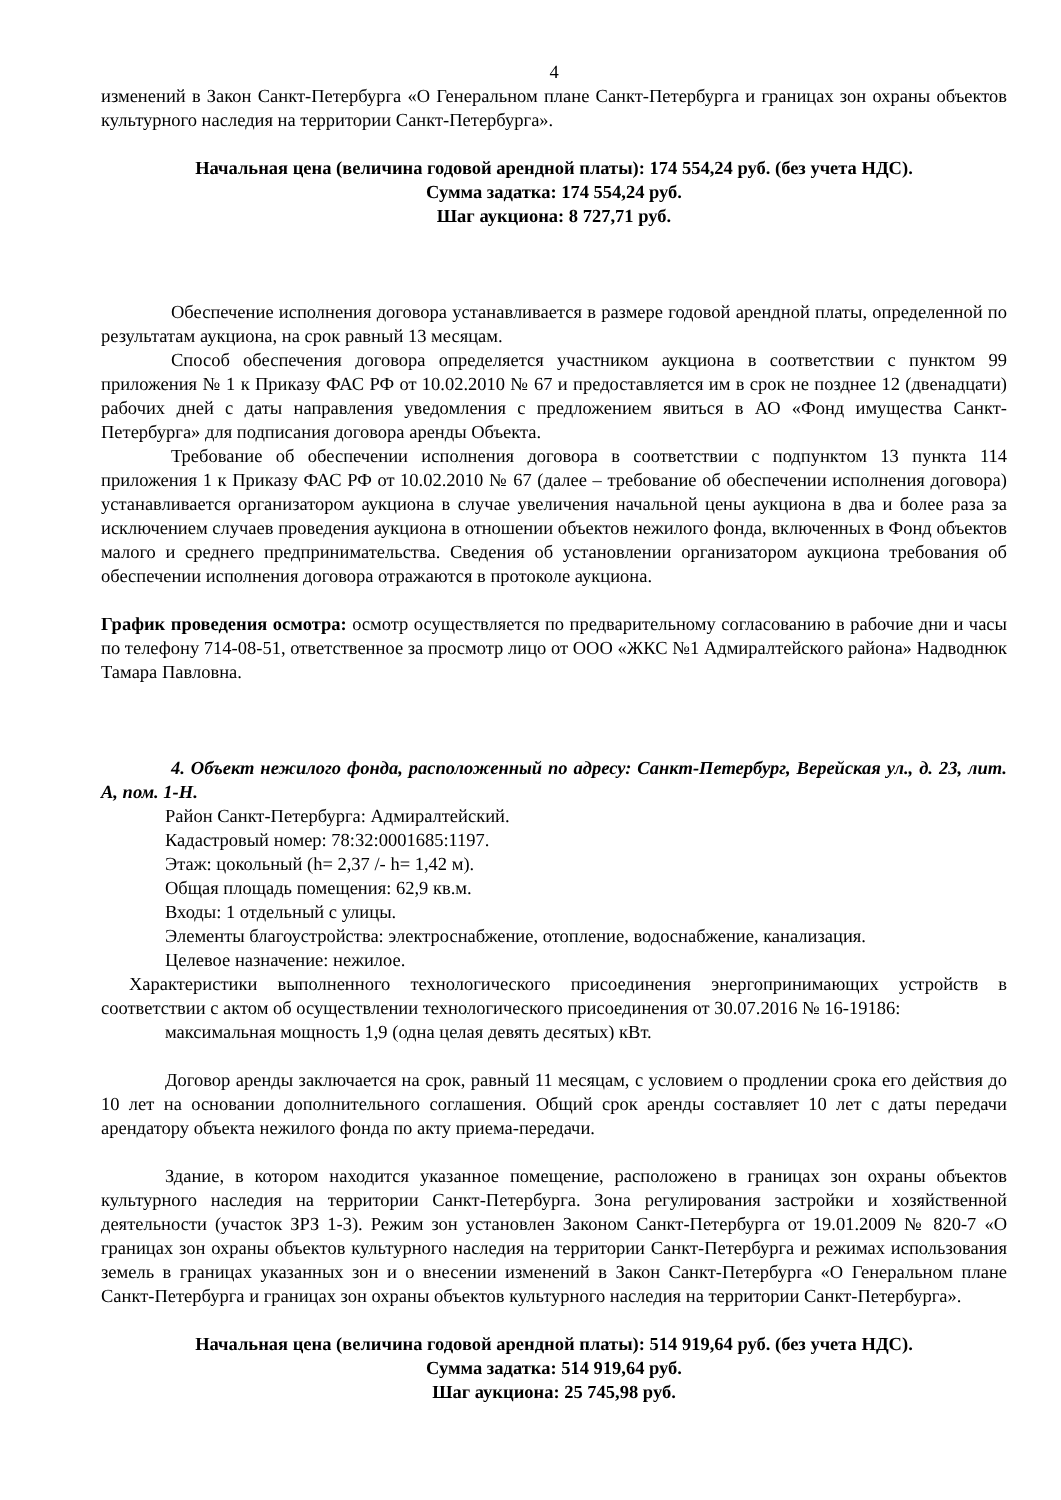4
изменений в Закон Санкт-Петербурга «О Генеральном плане Санкт-Петербурга и границах зон охраны объектов культурного наследия на территории Санкт-Петербурга».
Начальная цена (величина годовой арендной платы): 174 554,24 руб. (без учета НДС).
Сумма задатка: 174 554,24 руб.
Шаг аукциона: 8 727,71 руб.
Обеспечение исполнения договора устанавливается в размере годовой арендной платы, определенной по результатам аукциона, на срок равный 13 месяцам.
Способ обеспечения договора определяется участником аукциона в соответствии с пунктом 99 приложения № 1 к Приказу ФАС РФ от 10.02.2010 № 67 и предоставляется им в срок не позднее 12 (двенадцати) рабочих дней с даты направления уведомления с предложением явиться в АО «Фонд имущества Санкт-Петербурга» для подписания договора аренды Объекта.
Требование об обеспечении исполнения договора в соответствии с подпунктом 13 пункта 114 приложения 1 к Приказу ФАС РФ от 10.02.2010 № 67 (далее – требование об обеспечении исполнения договора) устанавливается организатором аукциона в случае увеличения начальной цены аукциона в два и более раза за исключением случаев проведения аукциона в отношении объектов нежилого фонда, включенных в Фонд объектов малого и среднего предпринимательства. Сведения об установлении организатором аукциона требования об обеспечении исполнения договора отражаются в протоколе аукциона.
График проведения осмотра: осмотр осуществляется по предварительному согласованию в рабочие дни и часы по телефону 714-08-51, ответственное за просмотр лицо от ООО «ЖКС №1 Адмиралтейского района» Надводнюк Тамара Павловна.
4. Объект нежилого фонда, расположенный по адресу: Санкт-Петербург, Верейская ул., д. 23, лит. А, пом. 1-Н.
Район Санкт-Петербурга: Адмиралтейский.
Кадастровый номер: 78:32:0001685:1197.
Этаж: цокольный (h= 2,37 /- h= 1,42 м).
Общая площадь помещения: 62,9 кв.м.
Входы: 1 отдельный с улицы.
Элементы благоустройства: электроснабжение, отопление, водоснабжение, канализация.
Целевое назначение: нежилое.
Характеристики выполненного технологического присоединения энергопринимающих устройств в соответствии с актом об осуществлении технологического присоединения от 30.07.2016 № 16-19186:
максимальная мощность 1,9 (одна целая девять десятых) кВт.
Договор аренды заключается на срок, равный 11 месяцам, с условием о продлении срока его действия до 10 лет на основании дополнительного соглашения. Общий срок аренды составляет 10 лет с даты передачи арендатору объекта нежилого фонда по акту приема-передачи.
Здание, в котором находится указанное помещение, расположено в границах зон охраны объектов культурного наследия на территории Санкт-Петербурга. Зона регулирования застройки и хозяйственной деятельности (участок ЗРЗ 1-3). Режим зон установлен Законом Санкт-Петербурга от 19.01.2009 № 820-7 «О границах зон охраны объектов культурного наследия на территории Санкт-Петербурга и режимах использования земель в границах указанных зон и о внесении изменений в Закон Санкт-Петербурга «О Генеральном плане Санкт-Петербурга и границах зон охраны объектов культурного наследия на территории Санкт-Петербурга».
Начальная цена (величина годовой арендной платы): 514 919,64 руб. (без учета НДС).
Сумма задатка: 514 919,64 руб.
Шаг аукциона: 25 745,98 руб.